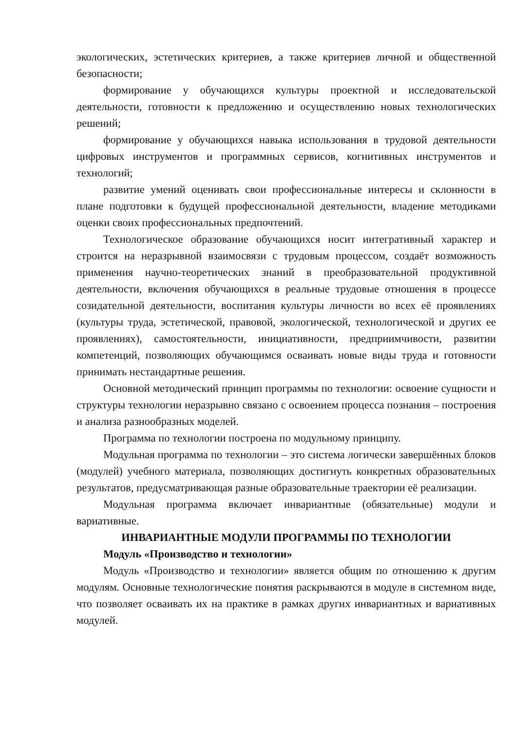экологических, эстетических критериев, а также критериев личной и общественной безопасности;
формирование у обучающихся культуры проектной и исследовательской деятельности, готовности к предложению и осуществлению новых технологических решений;
формирование у обучающихся навыка использования в трудовой деятельности цифровых инструментов и программных сервисов, когнитивных инструментов и технологий;
развитие умений оценивать свои профессиональные интересы и склонности в плане подготовки к будущей профессиональной деятельности, владение методиками оценки своих профессиональных предпочтений.
Технологическое образование обучающихся носит интегративный характер и строится на неразрывной взаимосвязи с трудовым процессом, создаёт возможность применения научно-теоретических знаний в преобразовательной продуктивной деятельности, включения обучающихся в реальные трудовые отношения в процессе созидательной деятельности, воспитания культуры личности во всех её проявлениях (культуры труда, эстетической, правовой, экологической, технологической и других ее проявлениях), самостоятельности, инициативности, предприимчивости, развитии компетенций, позволяющих обучающимся осваивать новые виды труда и готовности принимать нестандартные решения.
Основной методический принцип программы по технологии: освоение сущности и структуры технологии неразрывно связано с освоением процесса познания – построения и анализа разнообразных моделей.
Программа по технологии построена по модульному принципу.
Модульная программа по технологии – это система логически завершённых блоков (модулей) учебного материала, позволяющих достигнуть конкретных образовательных результатов, предусматривающая разные образовательные траектории её реализации.
Модульная программа включает инвариантные (обязательные) модули и вариативные.
ИНВАРИАНТНЫЕ МОДУЛИ ПРОГРАММЫ ПО ТЕХНОЛОГИИ
Модуль «Производство и технологии»
Модуль «Производство и технологии» является общим по отношению к другим модулям. Основные технологические понятия раскрываются в модуле в системном виде, что позволяет осваивать их на практике в рамках других инвариантных и вариативных модулей.